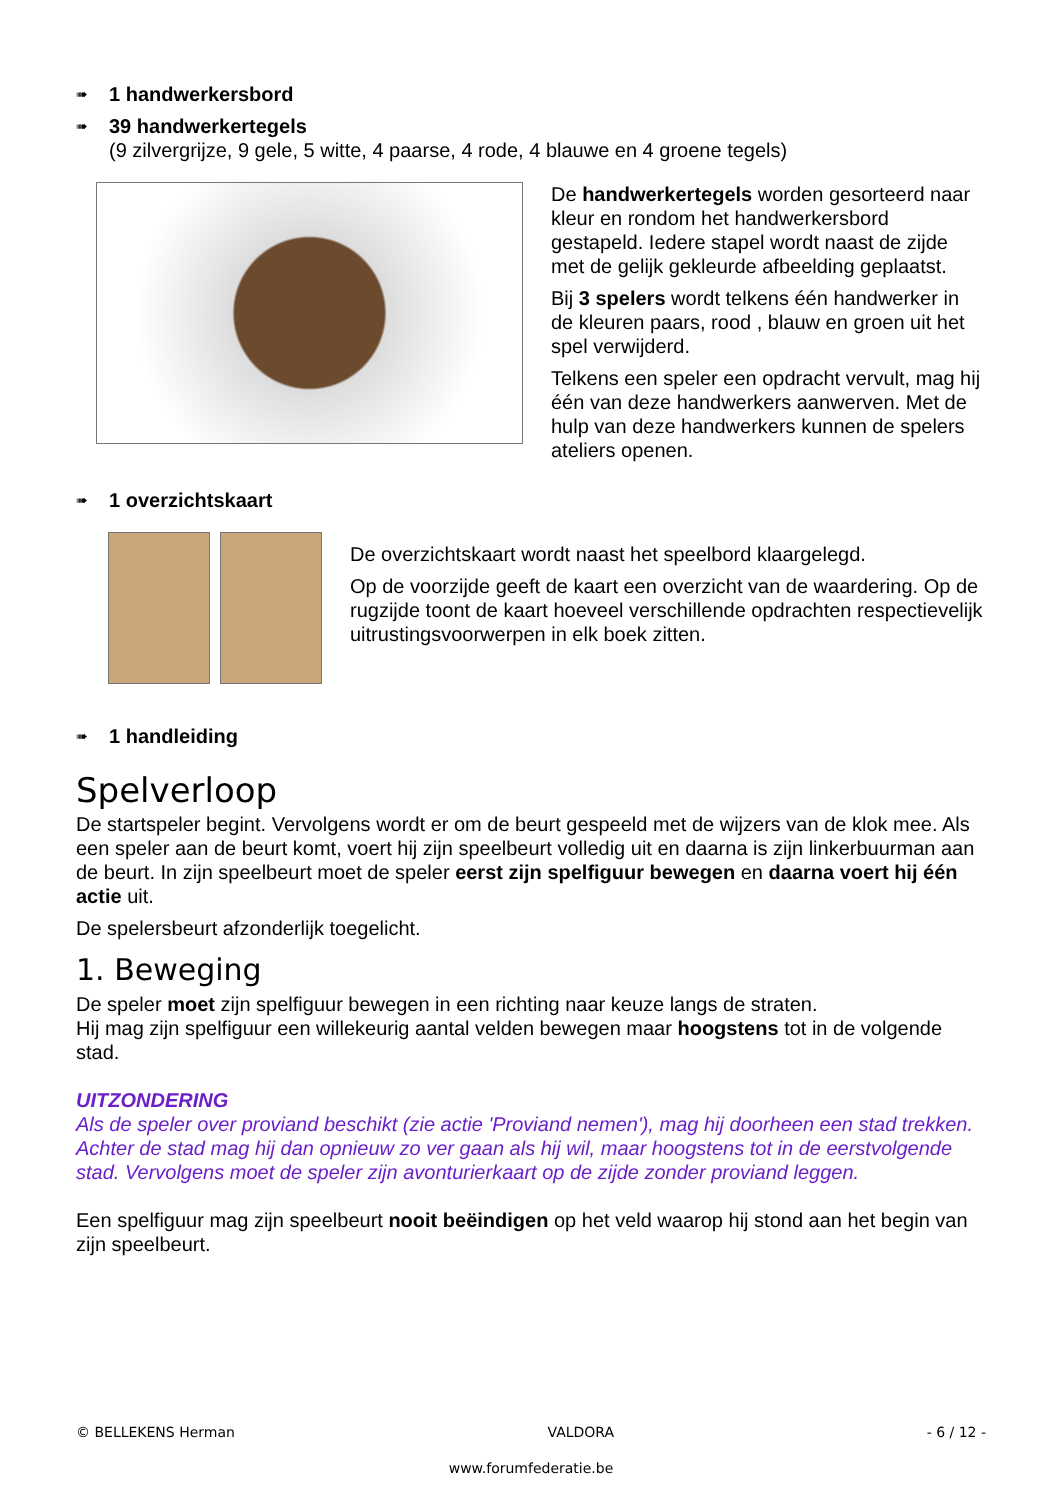➠ 1 handwerkersbord
➠ 39 handwerkertegels
(9 zilvergrijze, 9 gele, 5 witte, 4 paarse, 4 rode, 4 blauwe en 4 groene tegels)
De handwerkertegels worden gesorteerd naar kleur en rondom het handwerkersbord gestapeld. Iedere stapel wordt naast de zijde met de gelijk gekleurde afbeelding geplaatst.
Bij 3 spelers wordt telkens één handwerker in de kleuren paars, rood , blauw en groen uit het spel verwijderd.
Telkens een speler een opdracht vervult, mag hij één van deze handwerkers aanwerven. Met de hulp van deze handwerkers kunnen de spelers ateliers openen.
➠ 1 overzichtskaart
De overzichtskaart wordt naast het speelbord klaargelegd.
Op de voorzijde geeft de kaart een overzicht van de waardering. Op de rugzijde toont de kaart hoeveel verschillende opdrachten respectievelijk uitrustingsvoorwerpen in elk boek zitten.
➠ 1 handleiding
Spelverloop
De startspeler begint. Vervolgens wordt er om de beurt gespeeld met de wijzers van de klok mee. Als een speler aan de beurt komt, voert hij zijn speelbeurt volledig uit en daarna is zijn linkerbuurman aan de beurt. In zijn speelbeurt moet de speler eerst zijn spelfiguur bewegen en daarna voert hij één actie uit.
De spelersbeurt afzonderlijk toegelicht.
1. Beweging
De speler moet zijn spelfiguur bewegen in een richting naar keuze langs de straten.
Hij mag zijn spelfiguur een willekeurig aantal velden bewegen maar hoogstens tot in de volgende stad.
UITZONDERING
Als de speler over proviand beschikt (zie actie 'Proviand nemen'), mag hij doorheen een stad trekken. Achter de stad mag hij dan opnieuw zo ver gaan als hij wil, maar hoogstens tot in de eerstvolgende stad. Vervolgens moet de speler zijn avonturierkaart op de zijde zonder proviand leggen.
Een spelfiguur mag zijn speelbeurt nooit beëindigen op het veld waarop hij stond aan het begin van zijn speelbeurt.
© BELLEKENS Herman VALDORA - 6 / 12 -
www.forumfederatie.be